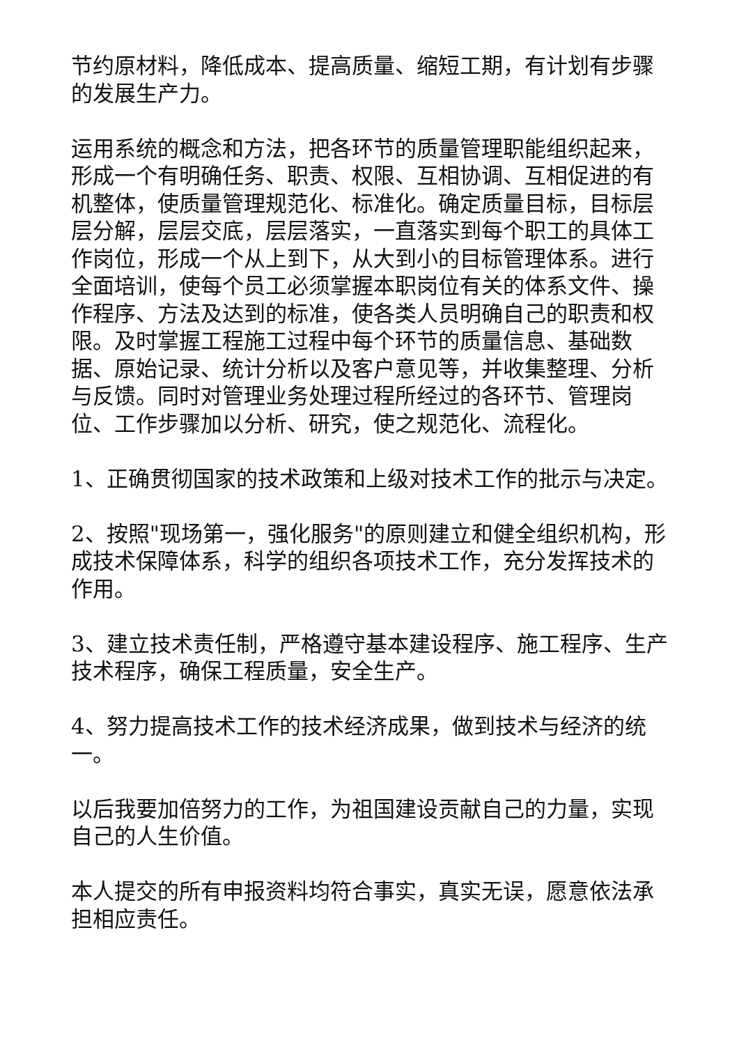节约原材料，降低成本、提高质量、缩短工期，有计划有步骤的发展生产力。
运用系统的概念和方法，把各环节的质量管理职能组织起来，形成一个有明确任务、职责、权限、互相协调、互相促进的有机整体，使质量管理规范化、标准化。确定质量目标，目标层层分解，层层交底，层层落实，一直落实到每个职工的具体工作岗位，形成一个从上到下，从大到小的目标管理体系。进行全面培训，使每个员工必须掌握本职岗位有关的体系文件、操作程序、方法及达到的标准，使各类人员明确自己的职责和权限。及时掌握工程施工过程中每个环节的质量信息、基础数据、原始记录、统计分析以及客户意见等，并收集整理、分析与反馈。同时对管理业务处理过程所经过的各环节、管理岗位、工作步骤加以分析、研究，使之规范化、流程化。
1、正确贯彻国家的技术政策和上级对技术工作的批示与决定。
2、按照"现场第一，强化服务"的原则建立和健全组织机构，形成技术保障体系，科学的组织各项技术工作，充分发挥技术的作用。
3、建立技术责任制，严格遵守基本建设程序、施工程序、生产技术程序，确保工程质量，安全生产。
4、努力提高技术工作的技术经济成果，做到技术与经济的统一。
以后我要加倍努力的工作，为祖国建设贡献自己的力量，实现自己的人生价值。
本人提交的所有申报资料均符合事实，真实无误，愿意依法承担相应责任。